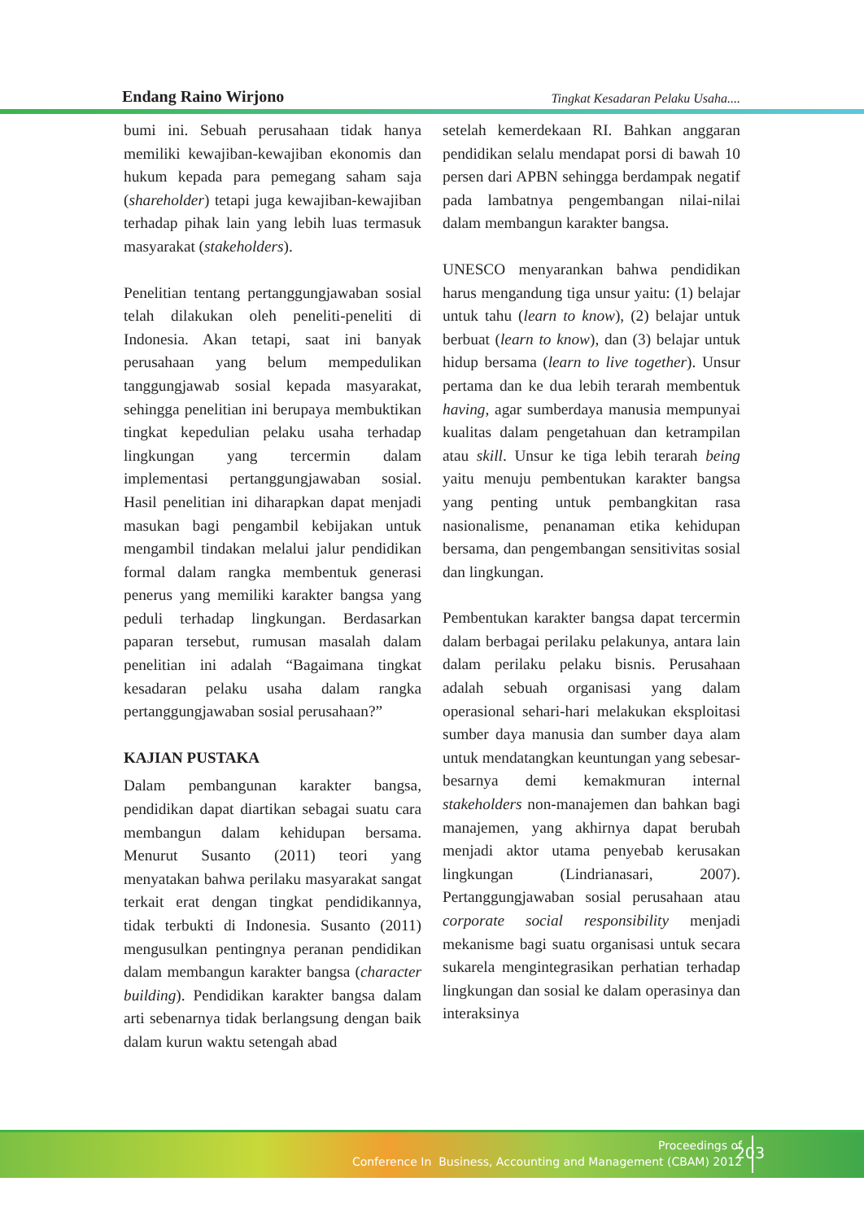Endang Raino Wirjono Tingkat Kesadaran Pelaku Usaha....
bumi ini. Sebuah perusahaan tidak hanya memiliki kewajiban-kewajiban ekonomis dan hukum kepada para pemegang saham saja (shareholder) tetapi juga kewajiban-kewajiban terhadap pihak lain yang lebih luas termasuk masyarakat (stakeholders).
Penelitian tentang pertanggungjawaban sosial telah dilakukan oleh peneliti-peneliti di Indonesia. Akan tetapi, saat ini banyak perusahaan yang belum mempedulikan tanggungjawab sosial kepada masyarakat, sehingga penelitian ini berupaya membuktikan tingkat kepedulian pelaku usaha terhadap lingkungan yang tercermin dalam implementasi pertanggungjawaban sosial. Hasil penelitian ini diharapkan dapat menjadi masukan bagi pengambil kebijakan untuk mengambil tindakan melalui jalur pendidikan formal dalam rangka membentuk generasi penerus yang memiliki karakter bangsa yang peduli terhadap lingkungan. Berdasarkan paparan tersebut, rumusan masalah dalam penelitian ini adalah “Bagaimana tingkat kesadaran pelaku usaha dalam rangka pertanggungjawaban sosial perusahaan?”
KAJIAN PUSTAKA
Dalam pembangunan karakter bangsa, pendidikan dapat diartikan sebagai suatu cara membangun dalam kehidupan bersama. Menurut Susanto (2011) teori yang menyatakan bahwa perilaku masyarakat sangat terkait erat dengan tingkat pendidikannya, tidak terbukti di Indonesia. Susanto (2011) mengusulkan pentingnya peranan pendidikan dalam membangun karakter bangsa (character building). Pendidikan karakter bangsa dalam arti sebenarnya tidak berlangsung dengan baik dalam kurun waktu setengah abad
setelah kemerdekaan RI. Bahkan anggaran pendidikan selalu mendapat porsi di bawah 10 persen dari APBN sehingga berdampak negatif pada lambatnya pengembangan nilai-nilai dalam membangun karakter bangsa.
UNESCO menyarankan bahwa pendidikan harus mengandung tiga unsur yaitu: (1) belajar untuk tahu (learn to know), (2) belajar untuk berbuat (learn to know), dan (3) belajar untuk hidup bersama (learn to live together). Unsur pertama dan ke dua lebih terarah membentuk having, agar sumberdaya manusia mempunyai kualitas dalam pengetahuan dan ketrampilan atau skill. Unsur ke tiga lebih terarah being yaitu menuju pembentukan karakter bangsa yang penting untuk pembangkitan rasa nasionalisme, penanaman etika kehidupan bersama, dan pengembangan sensitivitas sosial dan lingkungan.
Pembentukan karakter bangsa dapat tercermin dalam berbagai perilaku pelakunya, antara lain dalam perilaku pelaku bisnis. Perusahaan adalah sebuah organisasi yang dalam operasional sehari-hari melakukan eksploitasi sumber daya manusia dan sumber daya alam untuk mendatangkan keuntungan yang sebesar-besarnya demi kemakmuran internal stakeholders non-manajemen dan bahkan bagi manajemen, yang akhirnya dapat berubah menjadi aktor utama penyebab kerusakan lingkungan (Lindrianasari, 2007). Pertanggungjawaban sosial perusahaan atau corporate social responsibility menjadi mekanisme bagi suatu organisasi untuk secara sukarela mengintegrasikan perhatian terhadap lingkungan dan sosial ke dalam operasinya dan interaksinya
Proceedings of
Conference In Business, Accounting and Management (CBAM) 2012
203